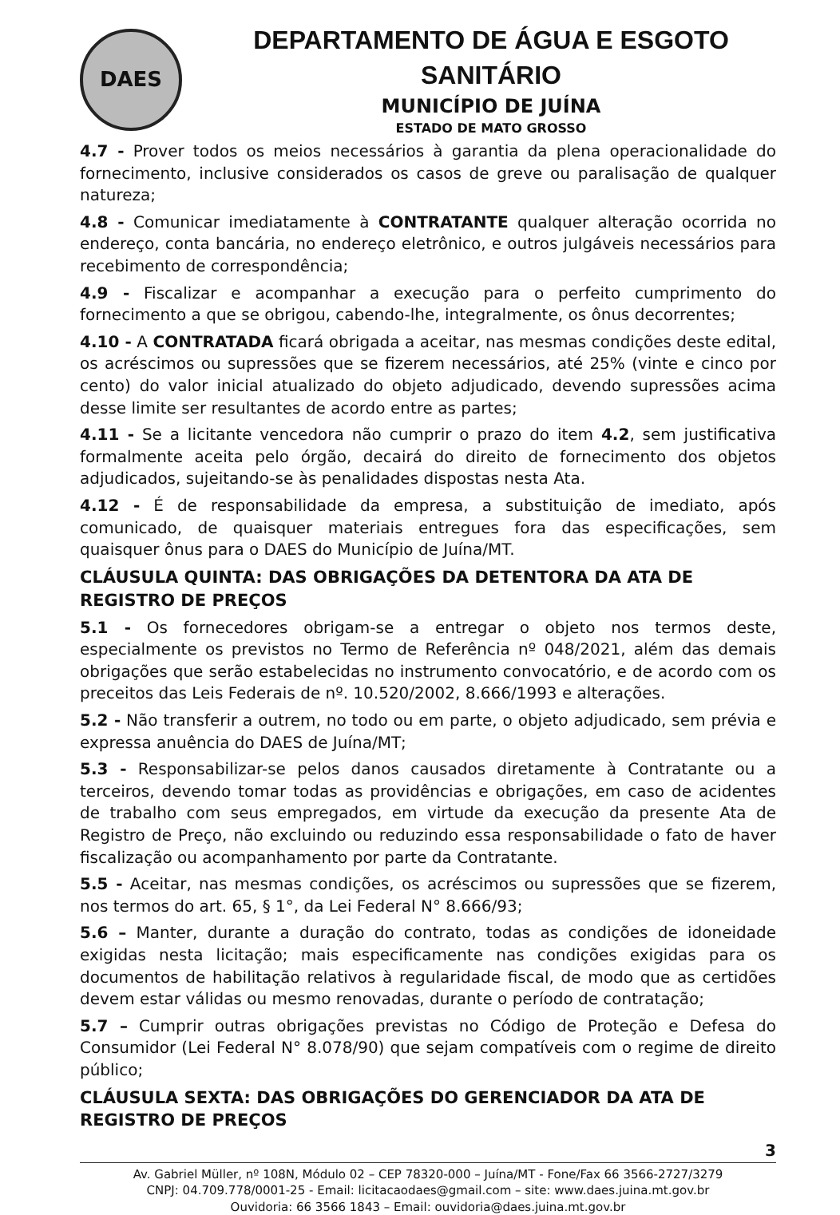DAES
DEPARTAMENTO DE ÁGUA E ESGOTO SANITÁRIO
MUNICÍPIO DE JUÍNA
ESTADO DE MATO GROSSO
4.7 - Prover todos os meios necessários à garantia da plena operacionalidade do fornecimento, inclusive considerados os casos de greve ou paralisação de qualquer natureza;
4.8 - Comunicar imediatamente à CONTRATANTE qualquer alteração ocorrida no endereço, conta bancária, no endereço eletrônico, e outros julgáveis necessários para recebimento de correspondência;
4.9 - Fiscalizar e acompanhar a execução para o perfeito cumprimento do fornecimento a que se obrigou, cabendo-lhe, integralmente, os ônus decorrentes;
4.10 - A CONTRATADA ficará obrigada a aceitar, nas mesmas condições deste edital, os acréscimos ou supressões que se fizerem necessários, até 25% (vinte e cinco por cento) do valor inicial atualizado do objeto adjudicado, devendo supressões acima desse limite ser resultantes de acordo entre as partes;
4.11 - Se a licitante vencedora não cumprir o prazo do item 4.2, sem justificativa formalmente aceita pelo órgão, decairá do direito de fornecimento dos objetos adjudicados, sujeitando-se às penalidades dispostas nesta Ata.
4.12 - É de responsabilidade da empresa, a substituição de imediato, após comunicado, de quaisquer materiais entregues fora das especificações, sem quaisquer ônus para o DAES do Município de Juína/MT.
CLÁUSULA QUINTA: DAS OBRIGAÇÕES DA DETENTORA DA ATA DE REGISTRO DE PREÇOS
5.1 - Os fornecedores obrigam-se a entregar o objeto nos termos deste, especialmente os previstos no Termo de Referência nº 048/2021, além das demais obrigações que serão estabelecidas no instrumento convocatório, e de acordo com os preceitos das Leis Federais de nº. 10.520/2002, 8.666/1993 e alterações.
5.2 - Não transferir a outrem, no todo ou em parte, o objeto adjudicado, sem prévia e expressa anuência do DAES de Juína/MT;
5.3 - Responsabilizar-se pelos danos causados diretamente à Contratante ou a terceiros, devendo tomar todas as providências e obrigações, em caso de acidentes de trabalho com seus empregados, em virtude da execução da presente Ata de Registro de Preço, não excluindo ou reduzindo essa responsabilidade o fato de haver fiscalização ou acompanhamento por parte da Contratante.
5.5 - Aceitar, nas mesmas condições, os acréscimos ou supressões que se fizerem, nos termos do art. 65, § 1°, da Lei Federal N° 8.666/93;
5.6 – Manter, durante a duração do contrato, todas as condições de idoneidade exigidas nesta licitação; mais especificamente nas condições exigidas para os documentos de habilitação relativos à regularidade fiscal, de modo que as certidões devem estar válidas ou mesmo renovadas, durante o período de contratação;
5.7 – Cumprir outras obrigações previstas no Código de Proteção e Defesa do Consumidor (Lei Federal N° 8.078/90) que sejam compatíveis com o regime de direito público;
CLÁUSULA SEXTA: DAS OBRIGAÇÕES DO GERENCIADOR DA ATA DE REGISTRO DE PREÇOS
3
Av. Gabriel Müller, nº 108N, Módulo 02 – CEP 78320-000 – Juína/MT - Fone/Fax 66 3566-2727/3279
CNPJ: 04.709.778/0001-25 - Email: licitacaodaes@gmail.com – site: www.daes.juina.mt.gov.br
Ouvidoria: 66 3566 1843 – Email: ouvidoria@daes.juina.mt.gov.br